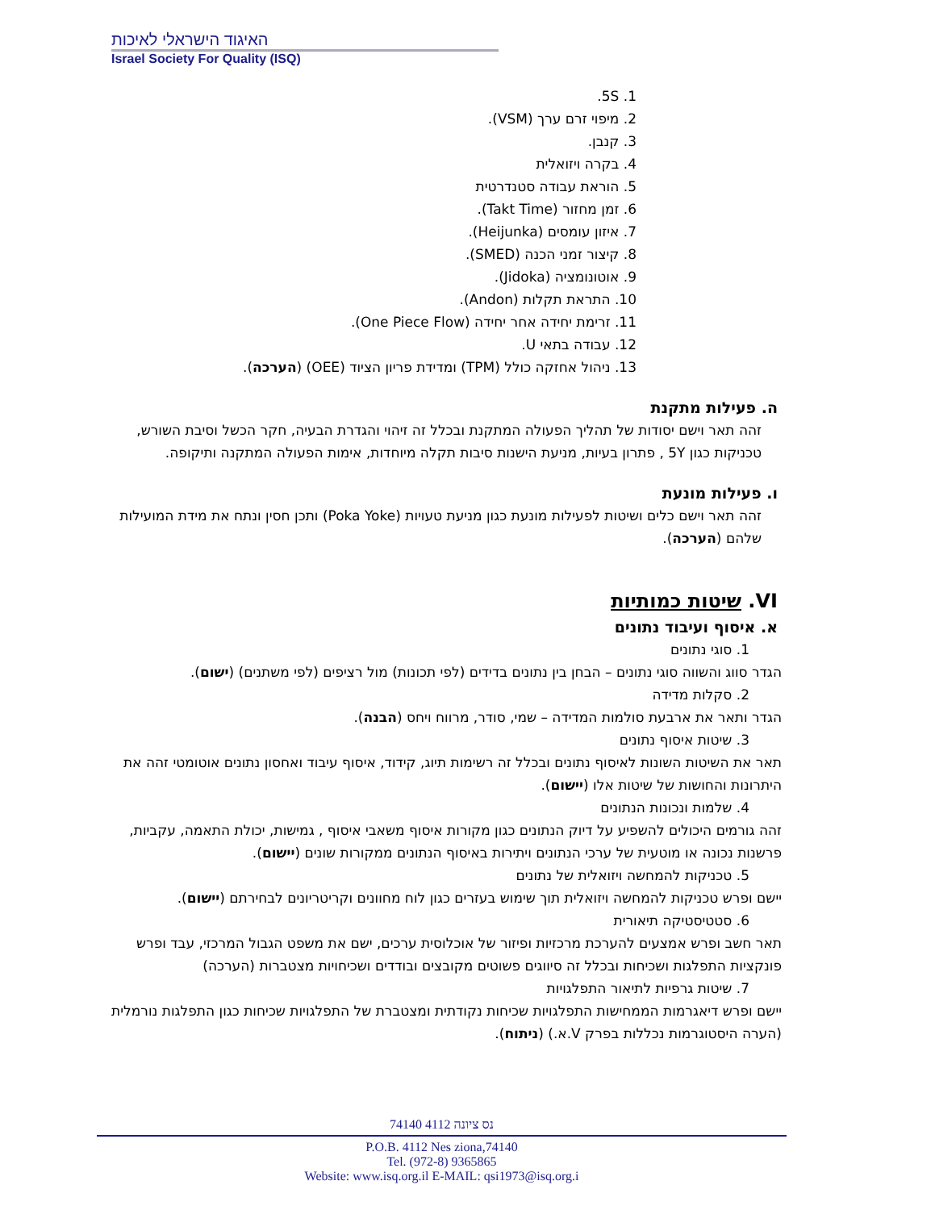האיגוד הישראלי לאיכות
Israel Society For Quality (ISQ)
1. 5S.
2. מיפוי זרם ערך (VSM).
3. קנבן.
4. בקרה ויזואלית
5. הוראת עבודה סטנדרטית
6. זמן מחזור (Takt Time).
7. איזון עומסים (Heijunka).
8. קיצור זמני הכנה (SMED).
9. אוטונומציה (Jidoka).
10. התראת תקלות (Andon).
11. זרימת יחידה אחר יחידה (One Piece Flow).
12. עבודה בתאי U.
13. ניהול אחזקה כולל (TPM) ומדידת פריון הציוד (OEE) (הערכה).
ה. פעילות מתקנת
זהה תאר וישם יסודות של תהליך הפעולה המתקנת ובכלל זה זיהוי והגדרת הבעיה, חקר הכשל וסיבת השורש, טכניקות כגון 5Y , פתרון בעיות, מניעת הישנות סיבות תקלה מיוחדות, אימות הפעולה המתקנה ותיקופה.
ו. פעילות מונעת
זהה תאר וישם כלים ושיטות לפעילות מונעת כגון מניעת טעויות (Poka Yoke) ותכן חסין ונתח את מידת המועילות שלהם (הערכה).
VI. שיטות כמותיות
א. איסוף ועיבוד נתונים
1. סוגי נתונים
הגדר סווג והשווה סוגי נתונים – הבחן בין נתונים בדידים (לפי תכונות) מול רציפים (לפי משתנים) (ישום).
2. סקלות מדידה
הגדר ותאר את ארבעת סולמות המדידה – שמי, סודר, מרווח ויחס (הבנה).
3. שיטות איסוף נתונים
תאר את השיטות השונות לאיסוף נתונים ובכלל זה רשימות תיוג, קידוד, איסוף עיבוד ואחסון נתונים אוטומטי זהה את היתרונות והחושות של שיטות אלו (יישום).
4. שלמות ונכונות הנתונים
זהה גורמים היכולים להשפיע על דיוק הנתונים כגון מקורות איסוף משאבי איסוף , גמישות, יכולת התאמה, עקביות, פרשנות נכונה או מוטעית של ערכי הנתונים ויתירות באיסוף הנתונים ממקורות שונים (יישום).
5. טכניקות להמחשה ויזואלית של נתונים
יישם ופרש טכניקות להמחשה ויזואלית תוך שימוש בעזרים כגון לוח מחוונים וקריטריונים לבחירתם (יישום).
6. סטטיסטיקה תיאורית
תאר חשב ופרש אמצעים להערכת מרכזיות ופיזור של אוכלוסית ערכים, ישם את משפט הגבול המרכזי, עבד ופרש פונקציות התפלגות ושכיחות ובכלל זה סיווגים פשוטים מקובצים ובודדים ושכיחויות מצטברות (הערכה)
7. שיטות גרפיות לתיאור התפלגויות
יישם ופרש דיאגרמות הממחישות התפלגויות שכיחות נקודתית ומצטברת של התפלגויות שכיחות כגון התפלגות נורמלית (הערה היסטוגרמות נכללות בפרק V.א.) (ניתוח).
74140 נס ציונה 4112
P.O.B. 4112 Nes ziona,74140
Tel. (972-8) 9365865
Website: www.isq.org.il E-MAIL: qsi1973@isq.org.i